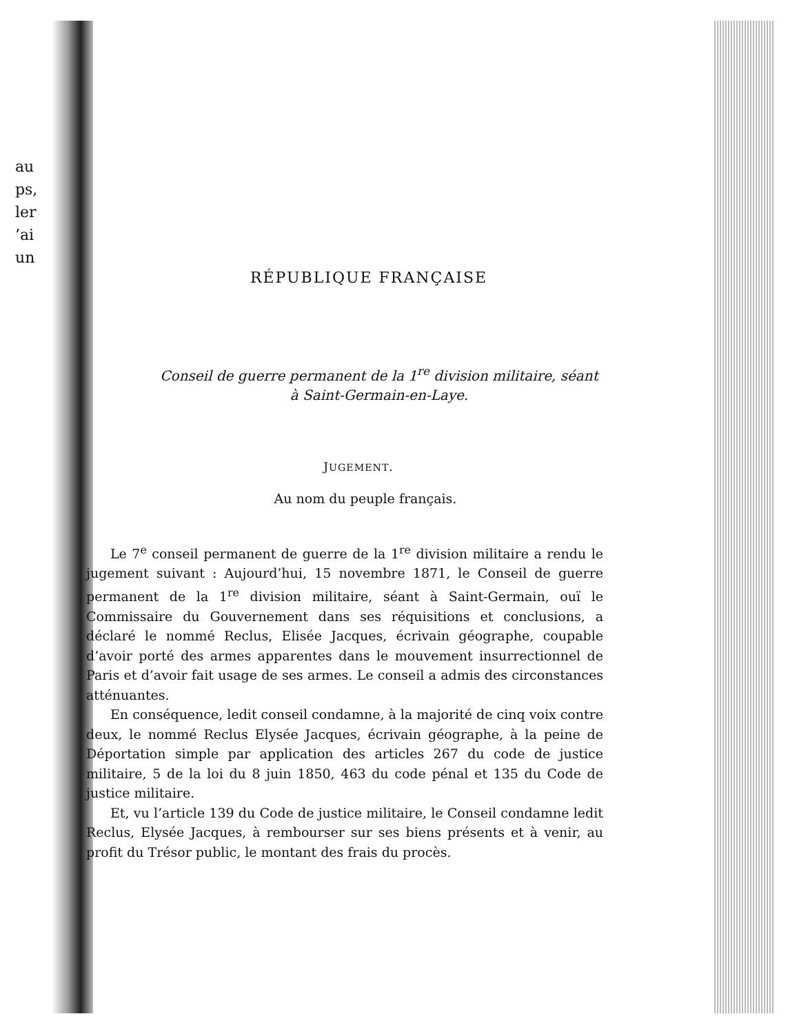au
ps,
ler
’ai
un
RÉPUBLIQUE FRANÇAISE
Conseil de guerre permanent de la 1<sup>re</sup> division militaire, séant
à Saint-Germain-en-Laye.
JUGEMENT.
Au nom du peuple français.
Le 7<sup>e</sup> conseil permanent de guerre de la 1<sup>re</sup> division militaire a rendu le jugement suivant : Aujourd’hui, 15 novembre 1871, le Conseil de guerre permanent de la 1<sup>re</sup> division militaire, séant à Saint-Germain, ouï le Commissaire du Gouvernement dans ses réquisitions et conclusions, a déclaré le nommé Reclus, Elisée Jacques, écrivain géographe, coupable d’avoir porté des armes apparentes dans le mouvement insurrectionnel de Paris et d’avoir fait usage de ses armes. Le conseil a admis des circonstances atténuantes.
En conséquence, ledit conseil condamne, à la majorité de cinq voix contre deux, le nommé Reclus Elysée Jacques, écrivain géographe, à la peine de Déportation simple par application des articles 267 du code de justice militaire, 5 de la loi du 8 juin 1850, 463 du code pénal et 135 du Code de justice militaire.
Et, vu l’article 139 du Code de justice militaire, le Conseil condamne ledit Reclus, Elysée Jacques, à rembourser sur ses biens présents et à venir, au profit du Trésor public, le montant des frais du procès.